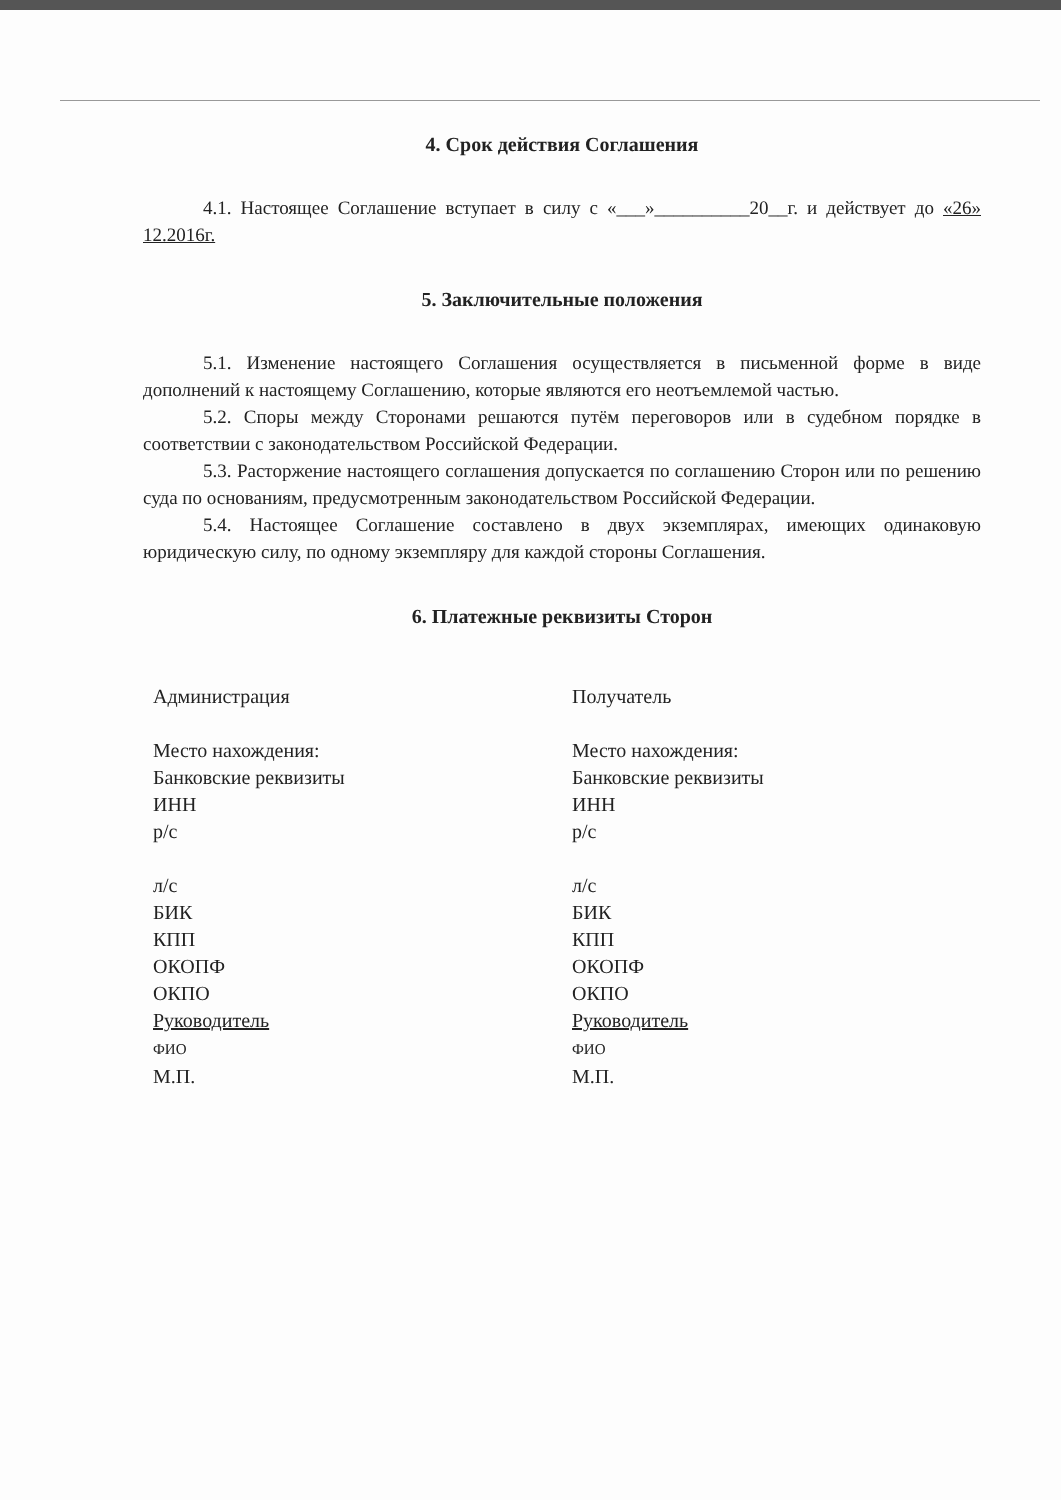4. Срок действия Соглашения
4.1. Настоящее Соглашение вступает в силу с «___»__________20__г. и действует до «26» 12.2016г.
5. Заключительные положения
5.1. Изменение настоящего Соглашения осуществляется в письменной форме в виде дополнений к настоящему Соглашению, которые являются его неотъемлемой частью.
5.2. Споры между Сторонами решаются путём переговоров или в судебном порядке в соответствии с законодательством Российской Федерации.
5.3. Расторжение настоящего соглашения допускается по соглашению Сторон или по решению суда по основаниям, предусмотренным законодательством Российской Федерации.
5.4. Настоящее Соглашение составлено в двух экземплярах, имеющих одинаковую юридическую силу, по одному экземпляру для каждой стороны Соглашения.
6. Платежные реквизиты Сторон
Администрация
Место нахождения:
Банковские реквизиты
ИНН
р/с
л/с
БИК
КПП
ОКОПФ
ОКПО
Руководитель
ФИО
М.П.
Получатель
Место нахождения:
Банковские реквизиты
ИНН
р/с
л/с
БИК
КПП
ОКОПФ
ОКПО
Руководитель
ФИО
М.П.